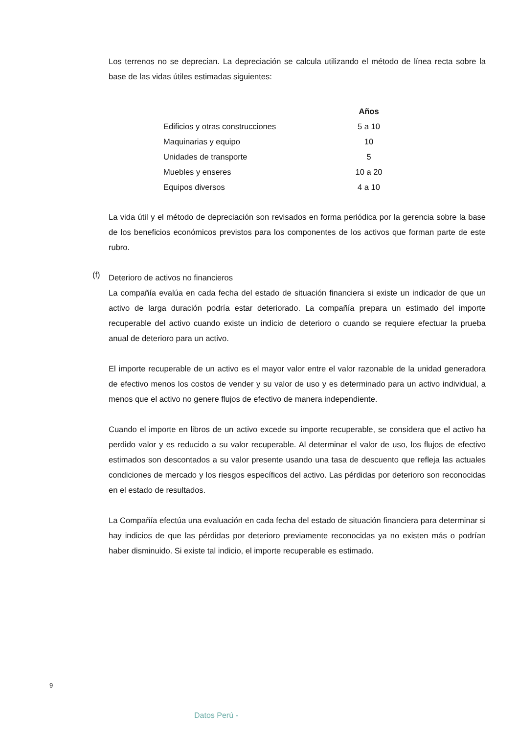Los terrenos no se deprecian. La depreciación se calcula utilizando el método de línea recta sobre la base de las vidas útiles estimadas siguientes:
| | Años |
| Edificios y otras construcciones | 5 a 10 |
| Maquinarias y equipo | 10 |
| Unidades de transporte | 5 |
| Muebles y enseres | 10 a 20 |
| Equipos diversos | 4 a 10 |
La vida útil y el método de depreciación son revisados en forma periódica por la gerencia sobre la base de los beneficios económicos previstos para los componentes de los activos que forman parte de este rubro.
(f)
Deterioro de activos no financieros
La compañía evalúa en cada fecha del estado de situación financiera si existe un indicador de que un activo de larga duración podría estar deteriorado. La compañía prepara un estimado del importe recuperable del activo cuando existe un indicio de deterioro o cuando se requiere efectuar la prueba anual de deterioro para un activo.
El importe recuperable de un activo es el mayor valor entre el valor razonable de la unidad generadora de efectivo menos los costos de vender y su valor de uso y es determinado para un activo individual, a menos que el activo no genere flujos de efectivo de manera independiente.
Cuando el importe en libros de un activo excede su importe recuperable, se considera que el activo ha perdido valor y es reducido a su valor recuperable. Al determinar el valor de uso, los flujos de efectivo estimados son descontados a su valor presente usando una tasa de descuento que refleja las actuales condiciones de mercado y los riesgos específicos del activo. Las pérdidas por deterioro son reconocidas en el estado de resultados.
La Compañía efectúa una evaluación en cada fecha del estado de situación financiera para determinar si hay indicios de que las pérdidas por deterioro previamente reconocidas ya no existen más o podrían haber disminuido. Si existe tal indicio, el importe recuperable es estimado.
9
Datos Perú -